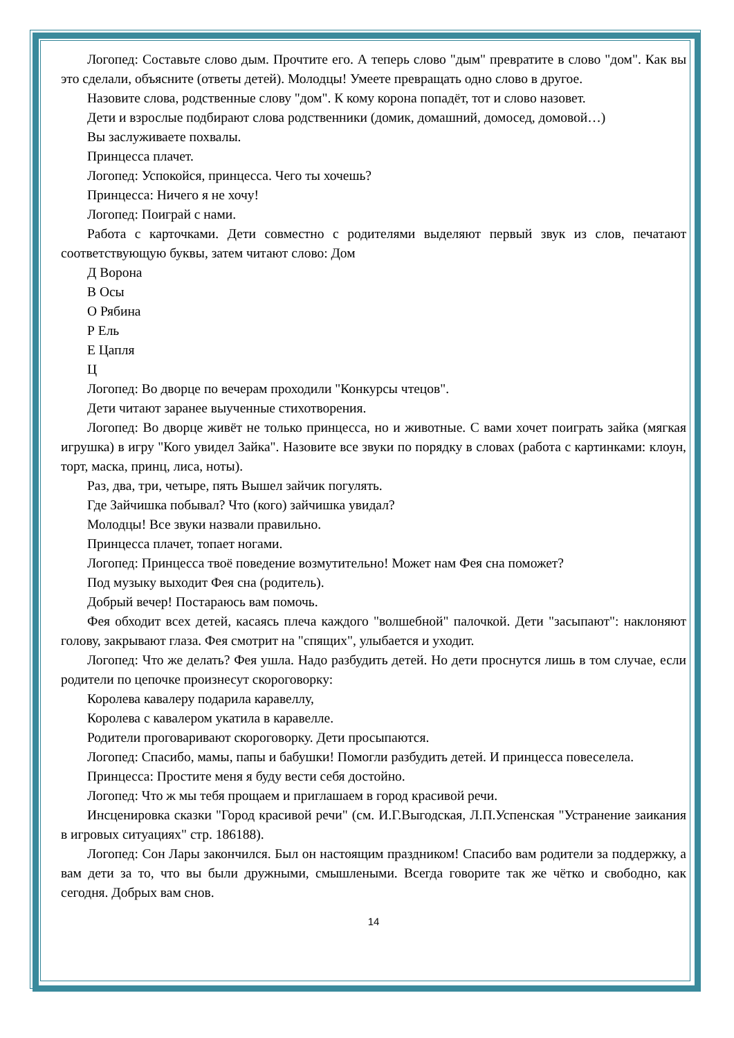Логопед: Составьте слово дым. Прочтите его. А теперь слово "дым" превратите в слово "дом". Как вы это сделали, объясните (ответы детей). Молодцы! Умеете превращать одно слово в другое.
Назовите слова, родственные слову "дом". К кому корона попадёт, тот и слово назовет.
Дети и взрослые подбирают слова родственники (домик, домашний, домосед, домовой…)
Вы заслуживаете похвалы.
Принцесса плачет.
Логопед: Успокойся, принцесса. Чего ты хочешь?
Принцесса: Ничего я не хочу!
Логопед: Поиграй с нами.
Работа с карточками. Дети совместно с родителями выделяют первый звук из слов, печатают соответствующую буквы, затем читают слово: Дом
Д Ворона
В Осы
О Рябина
Р Ель
Е Цапля
Ц
Логопед: Во дворце по вечерам проходили "Конкурсы чтецов".
Дети читают заранее выученные стихотворения.
Логопед: Во дворце живёт не только принцесса, но и животные. С вами хочет поиграть зайка (мягкая игрушка) в игру "Кого увидел Зайка". Назовите все звуки по порядку в словах (работа с картинками: клоун, торт, маска, принц, лиса, ноты).
Раз, два, три, четыре, пять Вышел зайчик погулять.
Где Зайчишка побывал? Что (кого) зайчишка увидал?
Молодцы! Все звуки назвали правильно.
Принцесса плачет, топает ногами.
Логопед: Принцесса твоё поведение возмутительно! Может нам Фея сна поможет?
Под музыку выходит Фея сна (родитель).
Добрый вечер! Постараюсь вам помочь.
Фея обходит всех детей, касаясь плеча каждого "волшебной" палочкой. Дети "засыпают": наклоняют голову, закрывают глаза. Фея смотрит на "спящих", улыбается и уходит.
Логопед: Что же делать? Фея ушла. Надо разбудить детей. Но дети проснутся лишь в том случае, если родители по цепочке произнесут скороговорку:
Королева кавалеру подарила каравеллу,
Королева с кавалером укатила в каравелле.
Родители проговаривают скороговорку. Дети просыпаются.
Логопед: Спасибо, мамы, папы и бабушки! Помогли разбудить детей. И принцесса повеселела.
Принцесса: Простите меня я буду вести себя достойно.
Логопед: Что ж мы тебя прощаем и приглашаем в город красивой речи.
Инсценировка сказки "Город красивой речи" (см. И.Г.Выгодская, Л.П.Успенская "Устранение заикания в игровых ситуациях" стр. 186188).
Логопед: Сон Лары закончился. Был он настоящим праздником! Спасибо вам родители за поддержку, а вам дети за то, что вы были дружными, смышлеными. Всегда говорите так же чётко и свободно, как сегодня. Добрых вам снов.
14